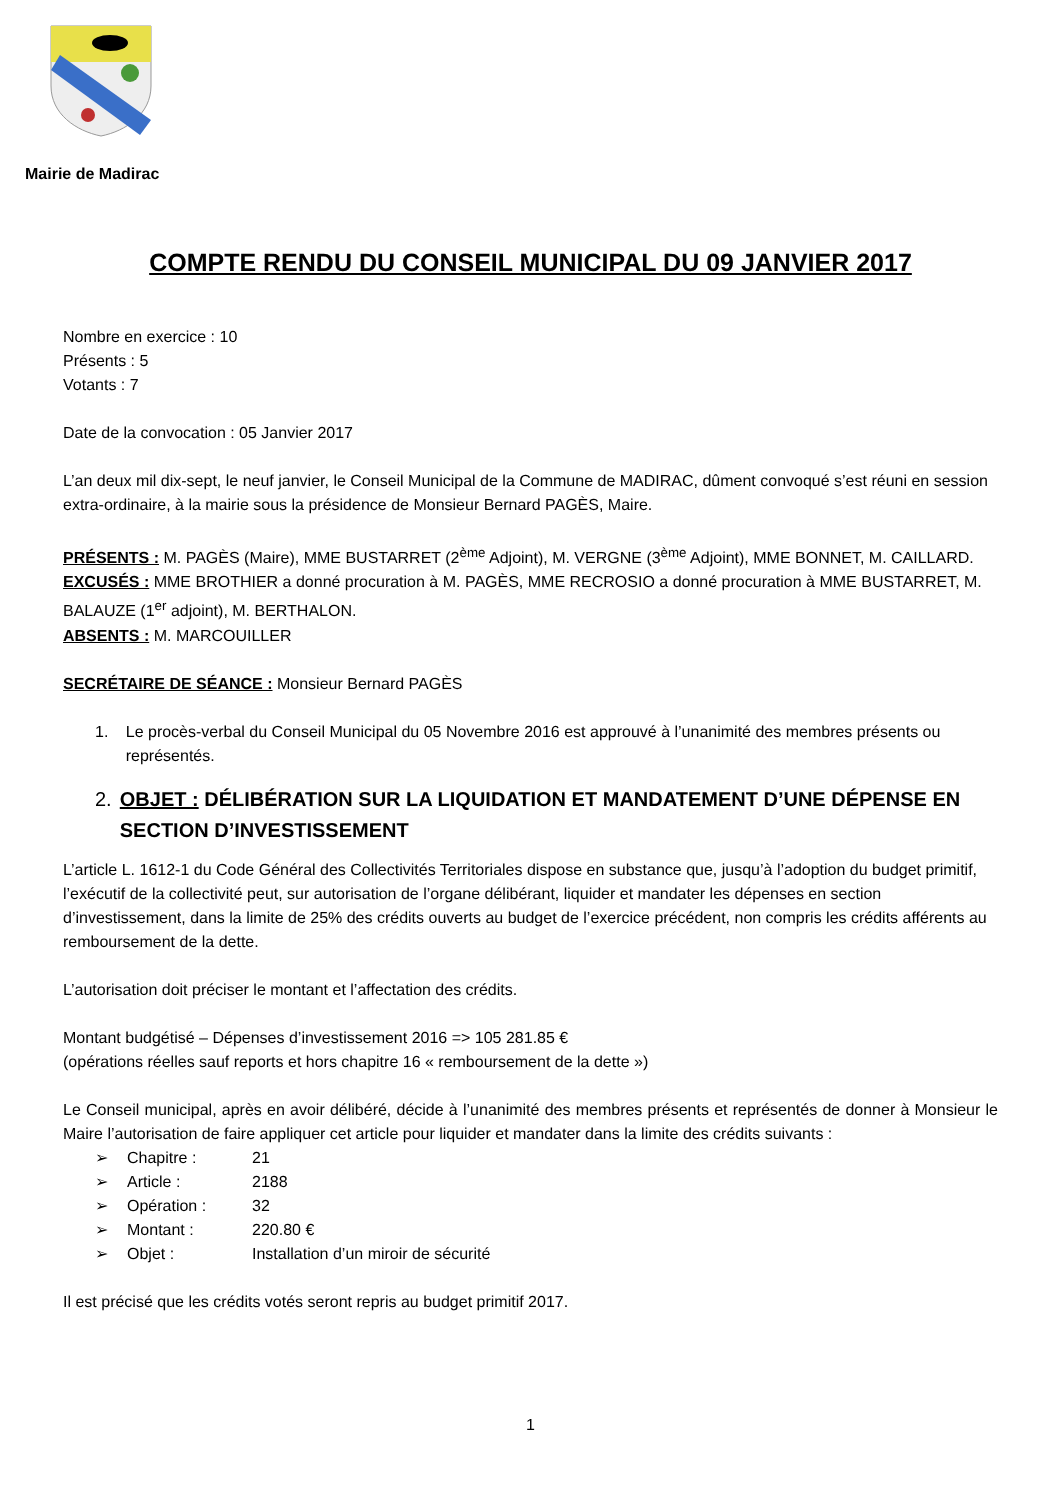Mairie de Madirac
COMPTE RENDU DU CONSEIL MUNICIPAL DU 09 JANVIER 2017
Nombre en exercice : 10
Présents : 5
Votants : 7
Date de la convocation : 05 Janvier 2017
L’an deux mil dix-sept, le neuf janvier, le Conseil Municipal de la Commune de MADIRAC, dûment convoqué s’est réuni en session extra-ordinaire, à la mairie sous la présidence de Monsieur Bernard PAGÈS, Maire.
PRÉSENTS : M. PAGÈS (Maire), MME BUSTARRET (2<sup>ème</sup> Adjoint), M. VERGNE (3<sup>ème</sup> Adjoint), MME BONNET, M. CAILLARD.
EXCUSÉS : MME BROTHIER a donné procuration à M. PAGÈS, MME RECROSIO a donné procuration à MME BUSTARRET, M. BALAUZE (1<sup>er</sup> adjoint), M. BERTHALON.
ABSENTS : M. MARCOUILLER
SECRÉTAIRE DE SÉANCE : Monsieur Bernard PAGÈS
1. Le procès-verbal du Conseil Municipal du 05 Novembre 2016 est approuvé à l’unanimité des membres présents ou représentés.
2. OBJET : DÉLIBÉRATION SUR LA LIQUIDATION ET MANDATEMENT D’UNE DÉPENSE EN SECTION D’INVESTISSEMENT
L’article L. 1612-1 du Code Général des Collectivités Territoriales dispose en substance que, jusqu’à l’adoption du budget primitif, l’exécutif de la collectivité peut, sur autorisation de l’organe délibérant, liquider et mandater les dépenses en section d’investissement, dans la limite de 25% des crédits ouverts au budget de l’exercice précédent, non compris les crédits afférents au remboursement de la dette.
L’autorisation doit préciser le montant et l’affectation des crédits.
Montant budgétisé – Dépenses d’investissement 2016 => 105 281.85 €
(opérations réelles sauf reports et hors chapitre 16 « remboursement de la dette »)
Le Conseil municipal, après en avoir délibéré, décide à l’unanimité des membres présents et représentés de donner à Monsieur le Maire l’autorisation de faire appliquer cet article pour liquider et mandater dans la limite des crédits suivants :
➢ Chapitre : 21
➢ Article : 2188
➢ Opération : 32
➢ Montant : 220.80 €
➢ Objet : Installation d’un miroir de sécurité
Il est précisé que les crédits votés seront repris au budget primitif 2017.
1